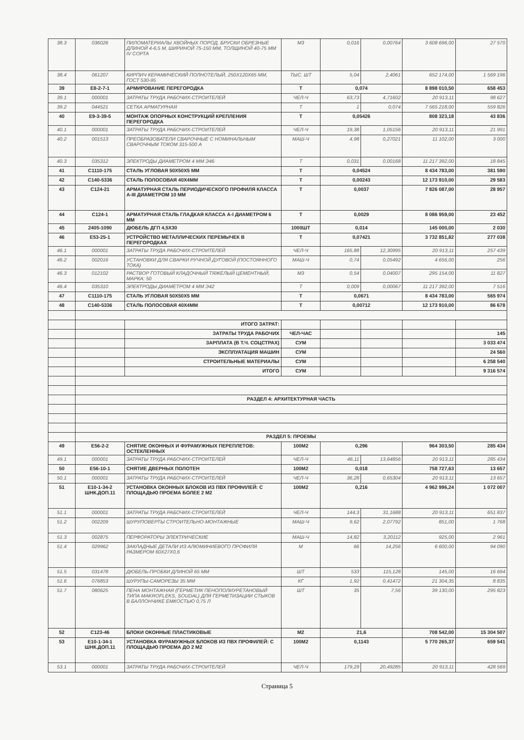| 38.3 | 036026 | ПИЛОМАТЕРИАЛЫ ХВОЙНЫХ ПОРОД. БРУСКИ ОБРЕЗНЫЕ ДЛИНОЙ 4-6,5 М, ШИРИНОЙ 75-150 ММ, ТОЛЩИНОЙ 40-75 ММ IV СОРТА | М3 | 0,016 | 0,00764 | 3 608 696,00 | 27 570 |
| 38.4 | 061207 | КИРПИЧ КЕРАМИЧЕСКИЙ ПОЛНОТЕЛЫЙ, 250Х120Х65 ММ, ГОСТ 530-95 | ТЫС. ШТ | 5,04 | 2,4061 | 652 174,00 | 1 569 196 |
| 39 | E8-2-7-1 | АРМИРОВАНИЕ ПЕРЕГОРОДКА | Т | 0,074 | | 8 898 010,50 | 658 453 |
| 39.1 | 000001 | ЗАТРАТЫ ТРУДА РАБОЧИХ-СТРОИТЕЛЕЙ | ЧЕЛ-Ч | 63,73 | 4,71602 | 20 913,11 | 98 627 |
| 39.2 | 044521 | СЕТКА АРМАТУРНАЯ | Т | 1 | 0,074 | 7 565 218,00 | 559 826 |
| 40 | E9-3-39-5 | МОНТАЖ ОПОРНЫХ КОНСТРУКЦИЙ КРЕПЛЕНИЯ ПЕРЕГОРОДКА | Т | 0,05426 | | 808 323,18 | 43 836 |
| 40.1 | 000001 | ЗАТРАТЫ ТРУДА РАБОЧИХ-СТРОИТЕЛЕЙ | ЧЕЛ-Ч | 19,38 | 1,05156 | 20 913,11 | 21 991 |
| 40.2 | 001513 | ПРЕОБРАЗОВАТЕЛИ СВАРОЧНЫЕ С НОМИНАЛЬНЫМ СВАРОЧНЫМ ТОКОМ 315-500 А | МАШ-Ч | 4,98 | 0,27021 | 11 102,00 | 3 000 |
| 40.3 | 035312 | ЭЛЕКТРОДЫ ДИАМЕТРОМ 4 ММ Э46 | Т | 0,031 | 0,00168 | 11 217 392,00 | 18 845 |
| 41 | C1110-175 | СТАЛЬ УГЛОВАЯ 50Х50Х5 ММ | Т | 0,04524 | | 8 434 783,00 | 381 590 |
| 42 | C140-5336 | СТАЛЬ ПОЛОСОВАЯ 40Х4ММ | Т | 0,00243 | | 12 173 910,00 | 29 583 |
| 43 | C124-21 | АРМАТУРНАЯ СТАЛЬ ПЕРИОДИЧЕСКОГО ПРОФИЛЯ КЛАССА А-III ДИАМЕТРОМ 10 ММ | Т | 0,0037 | | 7 826 087,00 | 28 957 |
| 44 | C124-1 | АРМАТУРНАЯ СТАЛЬ ГЛАДКАЯ КЛАССА А-I ДИАМЕТРОМ 6 ММ | Т | 0,0029 | | 8 086 959,00 | 23 452 |
| 45 | 2405-1090 | ДЮБЕЛЬ ДГП 4,5Х30 | 1000ШТ | 0,014 | | 145 000,00 | 2 030 |
| 46 | E53-25-1 | УСТРОЙСТВО МЕТАЛЛИЧЕСКИХ ПЕРЕМЫЧЕК В ПЕРЕГОРОДКАХ | Т | 0,07421 | | 3 732 851,82 | 277 038 |
| 46.1 | 000001 | ЗАТРАТЫ ТРУДА РАБОЧИХ-СТРОИТЕЛЕЙ | ЧЕЛ-Ч | 165,88 | 12,30995 | 20 913,11 | 257 439 |
| 46.2 | 002016 | УСТАНОВКИ ДЛЯ СВАРКИ РУЧНОЙ ДУГОВОЙ (ПОСТОЯННОГО ТОКА) | МАШ-Ч | 0,74 | 0,05492 | 4 656,00 | 256 |
| 46.3 | 012102 | РАСТВОР ГОТОВЫЙ КЛАДОЧНЫЙ ТЯЖЕЛЫЙ ЦЕМЕНТНЫЙ, МАРКА: 50 | М3 | 0,54 | 0,04007 | 295 154,00 | 11 827 |
| 46.4 | 035310 | ЭЛЕКТРОДЫ ДИАМЕТРОМ 4 ММ Э42 | Т | 0,009 | 0,00067 | 11 217 392,00 | 7 516 |
| 47 | C1110-175 | СТАЛЬ УГЛОВАЯ 50Х50Х5 ММ | Т | 0,0671 | | 8 434 783,00 | 565 974 |
| 48 | C140-5336 | СТАЛЬ ПОЛОСОВАЯ 40Х4ММ | Т | 0,00712 | | 12 173 910,00 | 86 678 |
| | | ИТОГО ЗАТРАТ: | | | | | |
| | | ЗАТРАТЫ ТРУДА РАБОЧИХ | ЧЕЛ-ЧАС | | | | 145 |
| | | ЗАРПЛАТА (В Т.Ч. СОЦСТРАХ) | СУМ | | | | 3 033 474 |
| | | ЭКСПЛУАТАЦИЯ МАШИН | СУМ | | | | 24 560 |
| | | СТРОИТЕЛЬНЫЕ МАТЕРИАЛЫ | СУМ | | | | 6 258 540 |
| | | ИТОГО | СУМ | | | | 9 316 574 |
| | РАЗДЕЛ 4: АРХИТЕКТУРНАЯ ЧАСТЬ | | | | | | |
| | РАЗДЕЛ 5: ПРОЕМЫ | | | | | | |
| 49 | E56-2-2 | СНЯТИЕ ОКОННЫХ И ФУРАМУЖНЫХ ПЕРЕПЛЕТОВ: ОСТЕКЛЕННЫХ | 100М2 | 0,296 | | 964 303,50 | 285 434 |
| 49.1 | 000001 | ЗАТРАТЫ ТРУДА РАБОЧИХ-СТРОИТЕЛЕЙ | ЧЕЛ-Ч | 46,11 | 13,64856 | 20 913,11 | 285 434 |
| 50 | E56-10-1 | СНЯТИЕ ДВЕРНЫХ ПОЛОТЕН | 100М2 | 0,018 | | 758 727,63 | 13 657 |
| 50.1 | 000001 | ЗАТРАТЫ ТРУДА РАБОЧИХ-СТРОИТЕЛЕЙ | ЧЕЛ-Ч | 36,28 | 0,65304 | 20 913,11 | 13 657 |
| 51 | E10-1-34-2 ШНК.ДОП.11 | УСТАНОВКА ОКОННЫХ БЛОКОВ ИЗ ПВХ ПРОФИЛЕЙ: С ПЛОЩАДЬЮ ПРОЕМА БОЛЕЕ 2 М2 | 100М2 | 0,216 | | 4 962 996,24 | 1 072 007 |
| 51.1 | 000001 | ЗАТРАТЫ ТРУДА РАБОЧИХ-СТРОИТЕЛЕЙ | ЧЕЛ-Ч | 144,3 | 31,1688 | 20 913,11 | 651 837 |
| 51.2 | 002209 | ШУРУПОВЕРТЫ СТРОИТЕЛЬНО-МОНТАЖНЫЕ | МАШ-Ч | 9,62 | 2,07792 | 851,00 | 1 768 |
| 51.3 | 002875 | ПЕРФОРАТОРЫ ЭЛЕКТРИЧЕСКИЕ | МАШ-Ч | 14,82 | 3,20112 | 925,00 | 2 961 |
| 51.4 | 029962 | ЗАКЛАДНЫЕ ДЕТАЛИ ИЗ АЛЮМИНИЕВОГО ПРОФИЛЯ РАЗМЕРОМ 60Х27Х0,6 | М | 66 | 14,256 | 6 600,00 | 94 090 |
| 51.5 | 031478 | ДЮБЕЛЬ-ПРОБКИ ДЛИНОЙ 65 ММ | ШТ | 533 | 115,128 | 145,00 | 16 694 |
| 51.6 | 076853 | ШУРУПЫ-САМОРЕЗЫ 35 ММ | КГ | 1,92 | 0,41472 | 21 304,35 | 8 835 |
| 51.7 | 080625 | ПЕНА МОНТАЖНАЯ (ГЕРМЕТИК ПЕНОПОЛИУРЕТАНОВЫЙ ТИПА MAKROFLEKS, SOUDAL) ДЛЯ ГЕРМЕТИЗАЦИИ СТЫКОВ В БАЛЛОНЧИКЕ ЕМКОСТЬЮ 0,75 Л | ШТ | 35 | 7,56 | 39 130,00 | 295 823 |
| 52 | C123-46 | БЛОКИ ОКОННЫЕ ПЛАСТИКОВЫЕ | М2 | 21,6 | | 708 542,00 | 15 304 507 |
| 53 | E10-1-34-1 ШНК.ДОП.11 | УСТАНОВКА ФУРАМУЖНЫХ БЛОКОВ ИЗ ПВХ ПРОФИЛЕЙ: С ПЛОЩАДЬЮ ПРОЕМА ДО 2 М2 | 100М2 | 0,1143 | | 5 770 265,37 | 659 541 |
| 53.1 | 000001 | ЗАТРАТЫ ТРУДА РАБОЧИХ-СТРОИТЕЛЕЙ | ЧЕЛ-Ч | 179,29 | 20,49285 | 20 913,11 | 428 569 |
Страница 5